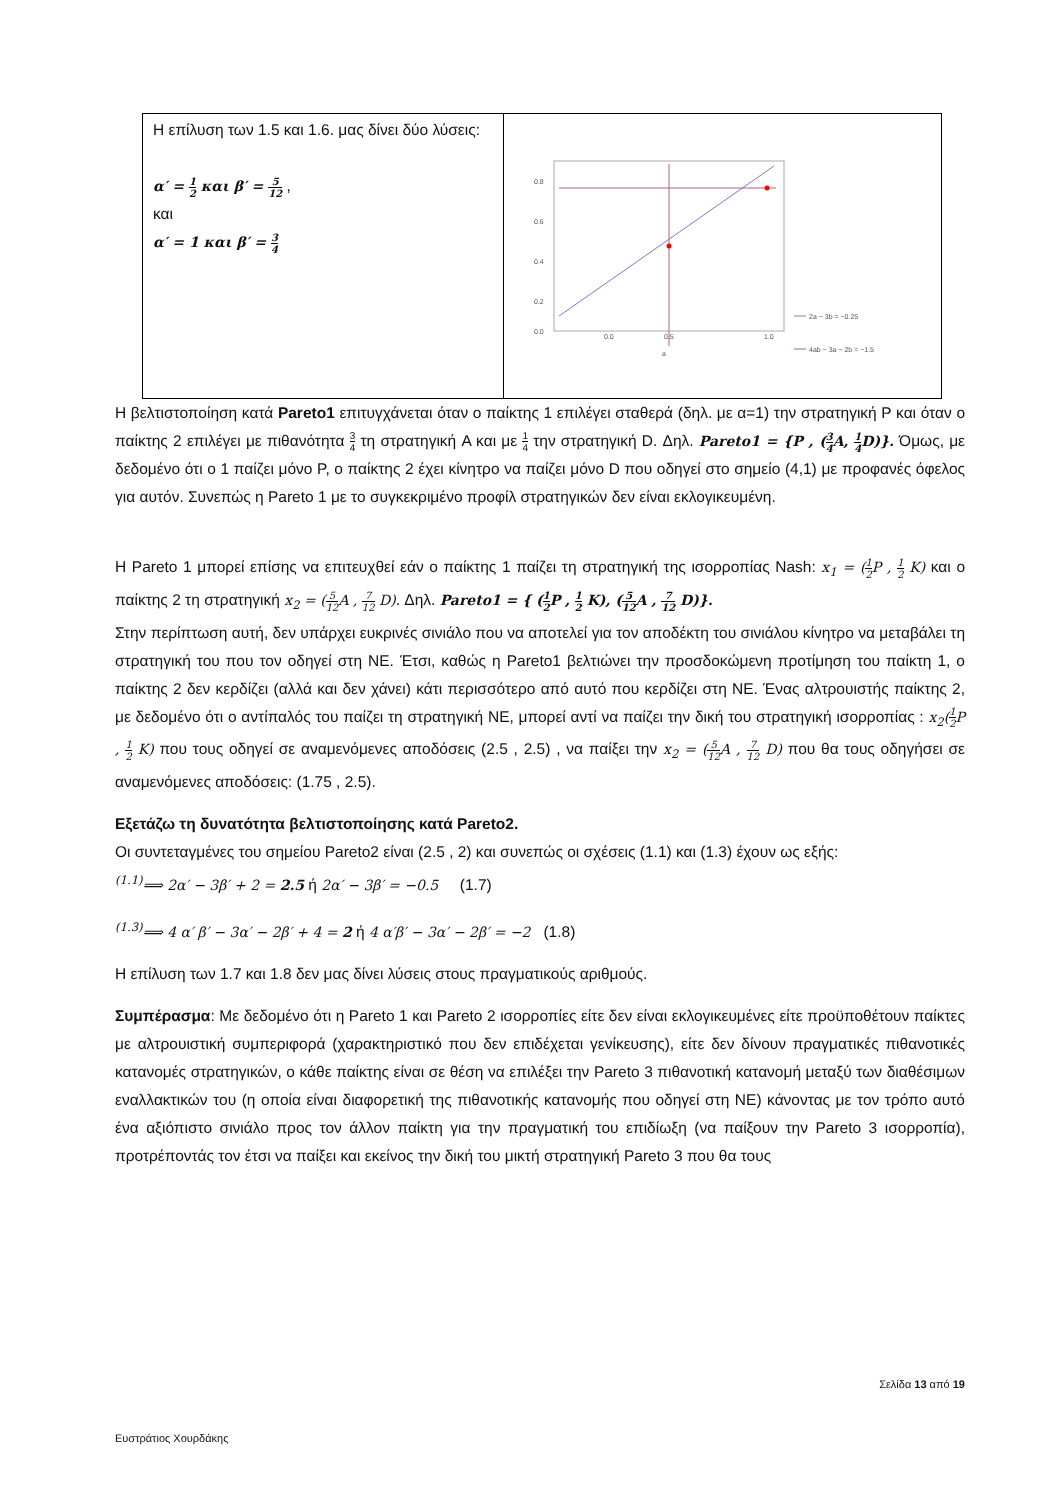| Η επίλυση των 1.5 και 1.6. μας δίνει δύο λύσεις: α′ = 1 2 και β′ = 5 12 , και α′ = 1 και β′ = 3 4 | 0.8 0.6 0.4 0.2 0.0 0.0 0.5 1.0 a 2a − 3b = −0.25 4ab − 3a − 2b = −1.5 |
Η βελτιστοποίηση κατά Pareto1 επιτυγχάνεται όταν ο παίκτης 1 επιλέγει σταθερά (δηλ. με α=1) την στρατηγική P και όταν ο παίκτης 2 επιλέγει με πιθανότητα 3 4 τη στρατηγική A και με 1 4 την στρατηγική D. Δηλ. Pareto1 = {P , (3 4 A, 1 4 D)}. Όμως, με δεδομένο ότι ο 1 παίζει μόνο P, ο παίκτης 2 έχει κίνητρο να παίζει μόνο D που οδηγεί στο σημείο (4,1) με προφανές όφελος για αυτόν. Συνεπώς η Pareto 1 με το συγκεκριμένο προφίλ στρατηγικών δεν είναι εκλογικευμένη.
Η Pareto 1 μπορεί επίσης να επιτευχθεί εάν ο παίκτης 1 παίζει τη στρατηγική της ισορροπίας Nash: x<sub>1</sub> = (1 2 P , 1 2 K) και ο παίκτης 2 τη στρατηγική x<sub>2</sub> = (5 12 A , 7 12 D). Δηλ. Pareto1 = { (1 2 P , 1 2 K), (5 12 A , 7 12 D)}.
Στην περίπτωση αυτή, δεν υπάρχει ευκρινές σινιάλο που να αποτελεί για τον αποδέκτη του σινιάλου κίνητρο να μεταβάλει τη στρατηγική του που τον οδηγεί στη NE. Έτσι, καθώς η Pareto1 βελτιώνει την προσδοκώμενη προτίμηση του παίκτη 1, ο παίκτης 2 δεν κερδίζει (αλλά και δεν χάνει) κάτι περισσότερο από αυτό που κερδίζει στη NE. Ένας αλτρουιστής παίκτης 2, με δεδομένο ότι ο αντίπαλός του παίζει τη στρατηγική NE, μπορεί αντί να παίζει την δική του στρατηγική ισορροπίας : x<sub>2</sub>(1 2 P , 1 2 K) που τους οδηγεί σε αναμενόμενες αποδόσεις (2.5 , 2.5) , να παίξει την x<sub>2</sub> = (5 12 A , 7 12 D) που θα τους οδηγήσει σε αναμενόμενες αποδόσεις: (1.75 , 2.5).
Εξετάζω τη δυνατότητα βελτιστοποίησης κατά Pareto2.
Οι συντεταγμένες του σημείου Pareto2 είναι (2.5 , 2) και συνεπώς οι σχέσεις (1.1) και (1.3) έχουν ως εξής:
<sup>(1.1)</sup>⟹ 2α′ − 3β′ + 2 = 2.5 ή 2α′ − 3β′ = −0.5 (1.7)
<sup>(1.3)</sup>⟹ 4 α′ β′ − 3α′ − 2β′ + 4 = 2 ή 4 α′β′ − 3α′ − 2β′ = −2 (1.8)
Η επίλυση των 1.7 και 1.8 δεν μας δίνει λύσεις στους πραγματικούς αριθμούς.
Συμπέρασμα: Με δεδομένο ότι η Pareto 1 και Pareto 2 ισορροπίες είτε δεν είναι εκλογικευμένες είτε προϋποθέτουν παίκτες με αλτρουιστική συμπεριφορά (χαρακτηριστικό που δεν επιδέχεται γενίκευσης), είτε δεν δίνουν πραγματικές πιθανοτικές κατανομές στρατηγικών, ο κάθε παίκτης είναι σε θέση να επιλέξει την Pareto 3 πιθανοτική κατανομή μεταξύ των διαθέσιμων εναλλακτικών του (η οποία είναι διαφορετική της πιθανοτικής κατανομής που οδηγεί στη NE) κάνοντας με τον τρόπο αυτό ένα αξιόπιστο σινιάλο προς τον άλλον παίκτη για την πραγματική του επιδίωξη (να παίξουν την Pareto 3 ισορροπία), προτρέποντάς τον έτσι να παίξει και εκείνος την δική του μικτή στρατηγική Pareto 3 που θα τους
Σελίδα 13 από 19
Ευστράτιος Χουρδάκης